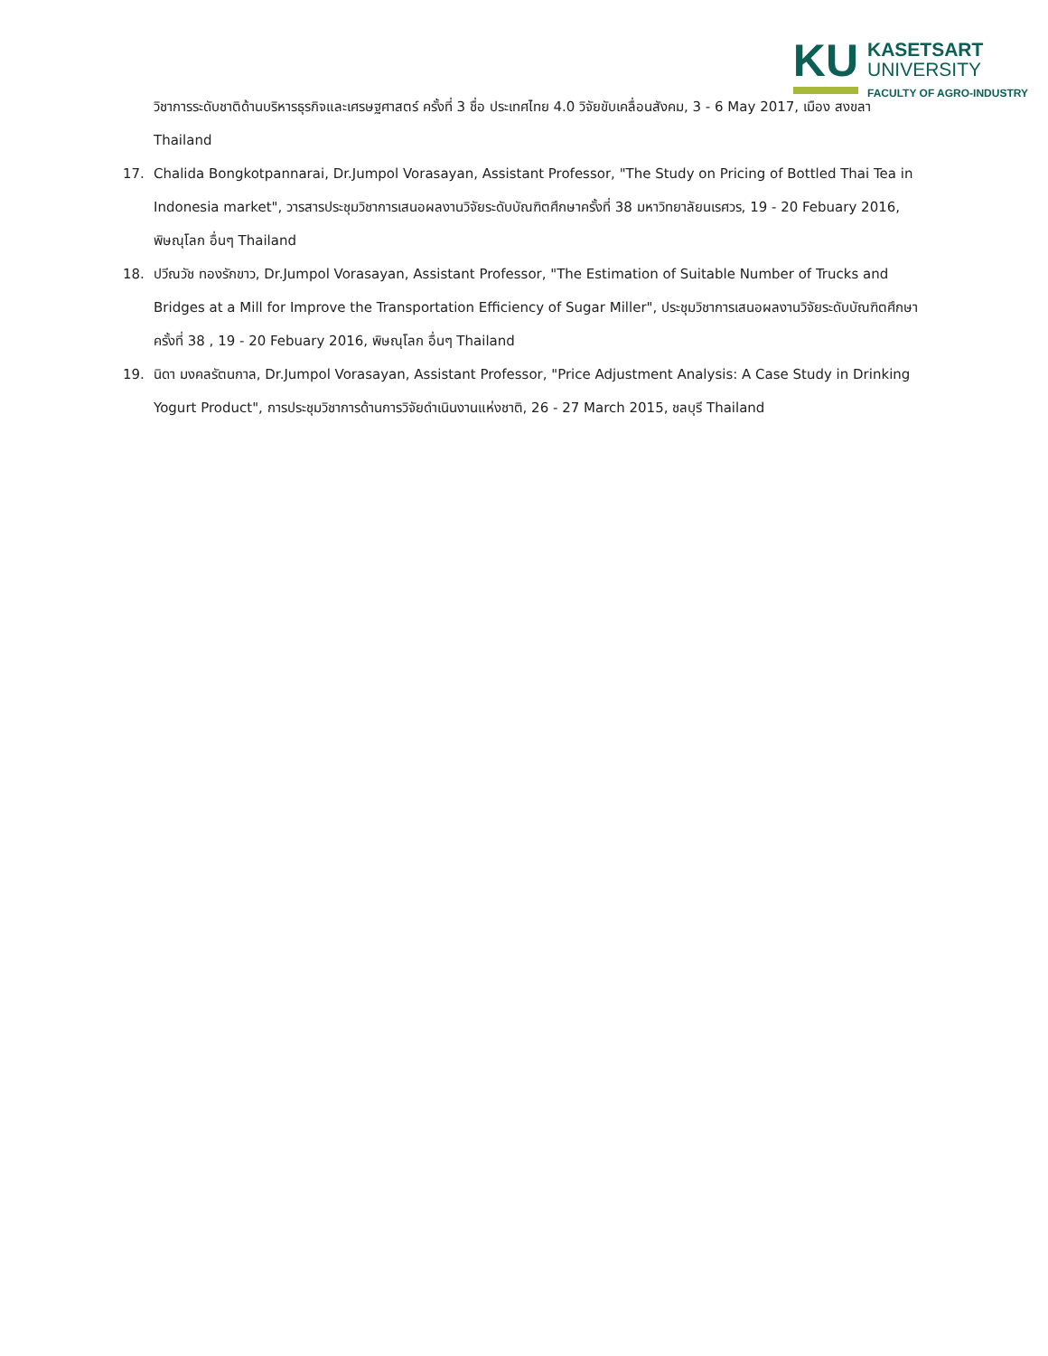KU
KASETSART
UNIVERSITY
FACULTY OF AGRO-INDUSTRY
วิชาการระดับชาติด้านบริหารธุรกิจและเศรษฐศาสตร์ ครั้งที่ 3 ชื่อ ประเทศไทย 4.0 วิจัยขับเคลื่อนสังคม, 3 - 6 May 2017, เมือง สงขลา Thailand
17. Chalida Bongkotpannarai, Dr.Jumpol Vorasayan, Assistant Professor, "The Study on Pricing of Bottled Thai Tea in Indonesia market", วารสารประชุมวิชาการเสนอผลงานวิจัยระดับบัณฑิตศึกษาครั้งที่ 38 มหาวิทยาลัยนเรศวร, 19 - 20 Febuary 2016, พิษณุโลก อื่นๆ Thailand
18. ปวีณวัช ทองรักขาว, Dr.Jumpol Vorasayan, Assistant Professor, "The Estimation of Suitable Number of Trucks and Bridges at a Mill for Improve the Transportation Efficiency of Sugar Miller", ประชุมวิชาการเสนอผลงานวิจัยระดับบัณฑิตศึกษาครั้งที่ 38 , 19 - 20 Febuary 2016, พิษณุโลก อื่นๆ Thailand
19. นิดา มงคลรัตนกาล, Dr.Jumpol Vorasayan, Assistant Professor, "Price Adjustment Analysis: A Case Study in Drinking Yogurt Product", การประชุมวิชาการด้านการวิจัยดำเนินงานแห่งชาติ, 26 - 27 March 2015, ชลบุรี Thailand